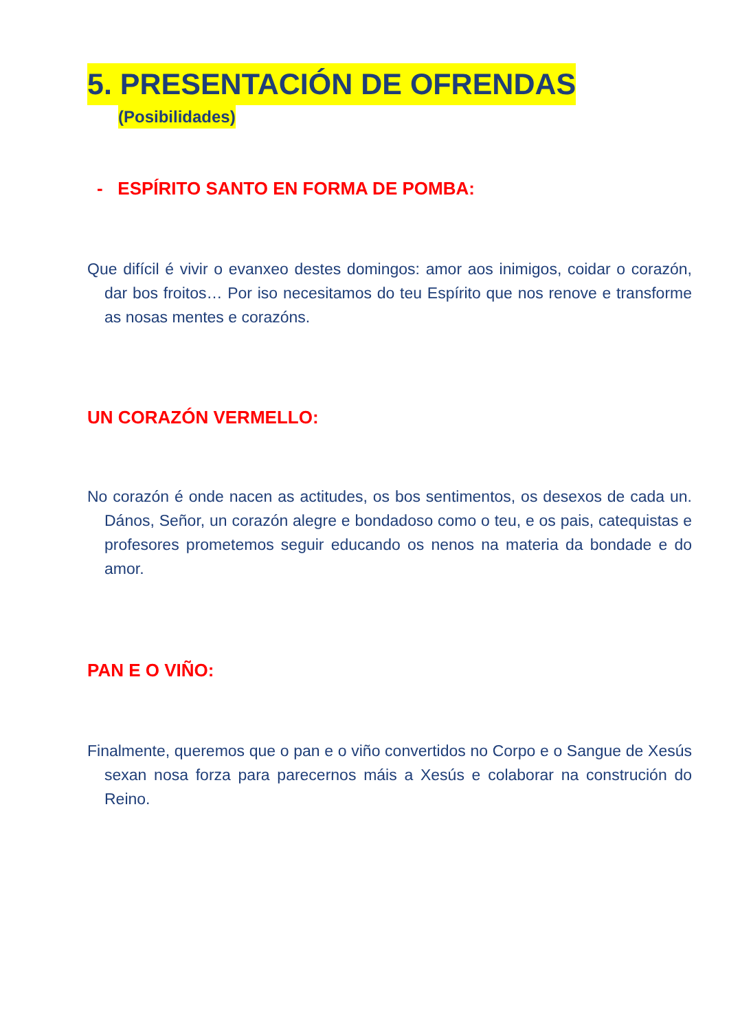5. PRESENTACIÓN DE OFRENDAS
(Posibilidades)
- ESPÍRITO SANTO EN FORMA DE POMBA:
Que difícil é vivir o evanxeo destes domingos: amor aos inimigos, coidar o corazón, dar bos froitos… Por iso necesitamos do teu Espírito que nos renove e transforme as nosas mentes e corazóns.
UN CORAZÓN VERMELLO:
No corazón é onde nacen as actitudes, os bos sentimentos, os desexos de cada un. Dános, Señor, un corazón alegre e bondadoso como o teu, e os pais, catequistas e profesores prometemos seguir educando os nenos na materia da bondade e do amor.
PAN E O VIÑO:
Finalmente, queremos que o pan e o viño convertidos no Corpo e o Sangue de Xesús sexan nosa forza para parecernos máis a Xesús e colaborar na construción do Reino.